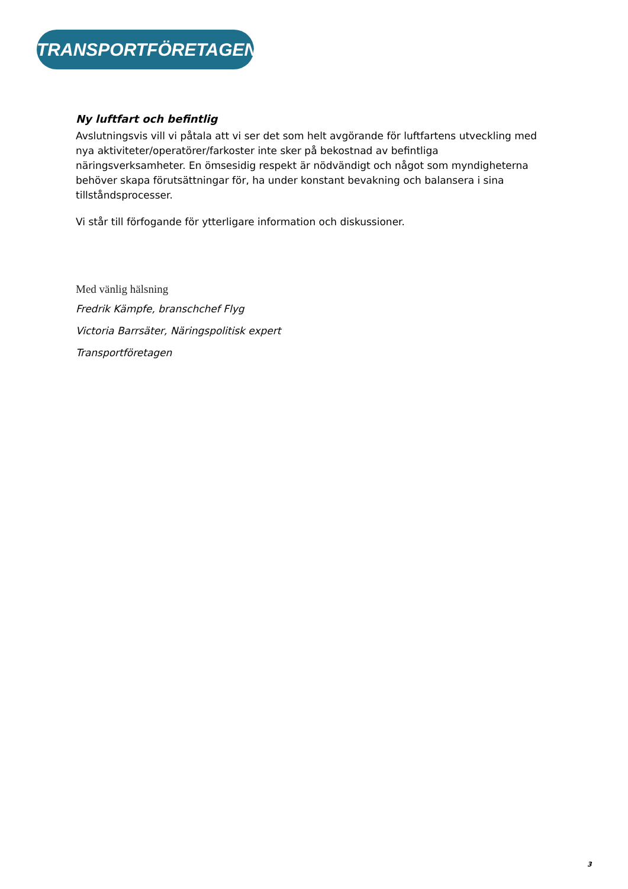TRANSPORTFÖRETAGEN
Ny luftfart och befintlig
Avslutningsvis vill vi påtala att vi ser det som helt avgörande för luftfartens utveckling med nya aktiviteter/operatörer/farkoster inte sker på bekostnad av befintliga näringsverksamheter. En ömsesidig respekt är nödvändigt och något som myndigheterna behöver skapa förutsättningar för, ha under konstant bevakning och balansera i sina tillståndsprocesser.
Vi står till förfogande för ytterligare information och diskussioner.
Med vänlig hälsning
Fredrik Kämpfe, branschchef Flyg
Victoria Barrsäter, Näringspolitisk expert
Transportföretagen
3